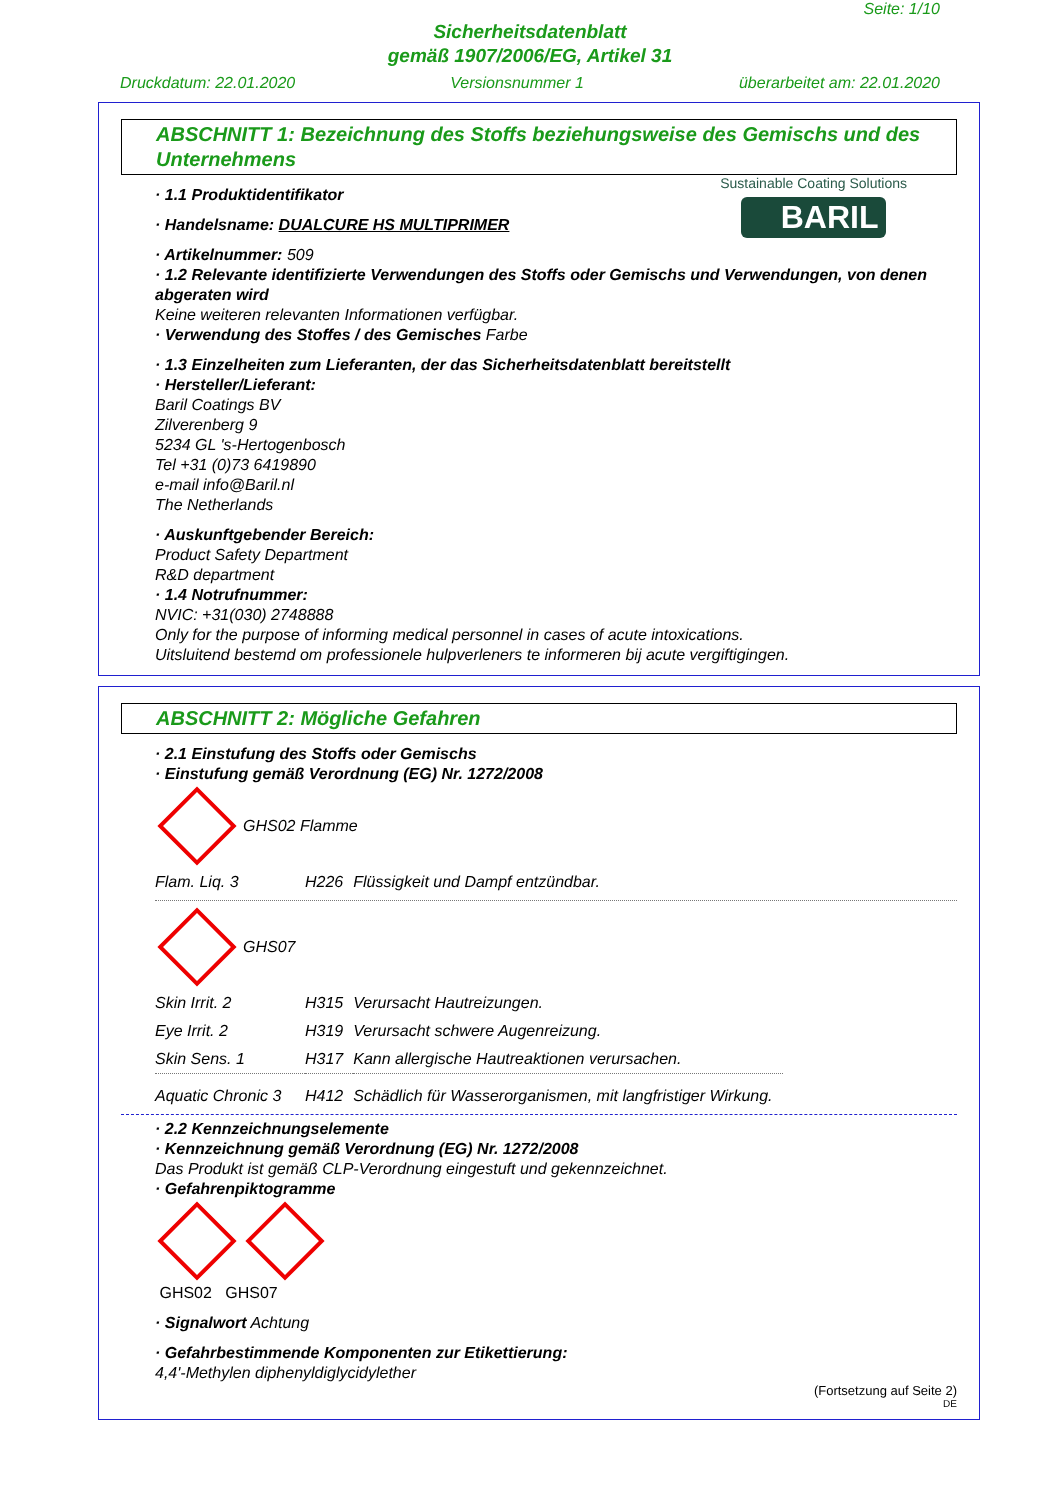Seite: 1/10
Sicherheitsdatenblatt
gemäß 1907/2006/EG, Artikel 31
Druckdatum: 22.01.2020 Versionsnummer 1 überarbeitet am: 22.01.2020
ABSCHNITT 1: Bezeichnung des Stoffs beziehungsweise des Gemischs und des Unternehmens
Sustainable Coating Solutions
BARIL
· 1.1 Produktidentifikator
· Handelsname: DUALCURE HS MULTIPRIMER
· Artikelnummer: 509
· 1.2 Relevante identifizierte Verwendungen des Stoffs oder Gemischs und Verwendungen, von denen abgeraten wird
Keine weiteren relevanten Informationen verfügbar.
· Verwendung des Stoffes / des Gemisches Farbe
· 1.3 Einzelheiten zum Lieferanten, der das Sicherheitsdatenblatt bereitstellt
· Hersteller/Lieferant:
Baril Coatings BV
Zilverenberg 9
5234 GL 's-Hertogenbosch
Tel +31 (0)73 6419890
e-mail info@Baril.nl
The Netherlands
· Auskunftgebender Bereich:
Product Safety Department
R&D department
· 1.4 Notrufnummer:
NVIC: +31(030) 2748888
Only for the purpose of informing medical personnel in cases of acute intoxications.
Uitsluitend bestemd om professionele hulpverleners te informeren bij acute vergiftigingen.
ABSCHNITT 2: Mögliche Gefahren
· 2.1 Einstufung des Stoffs oder Gemischs
· Einstufung gemäß Verordnung (EG) Nr. 1272/2008
GHS02 Flamme
| Flam. Liq. 3 | H226 | Flüssigkeit und Dampf entzündbar. |
GHS07
| Skin Irrit. 2 | H315 | Verursacht Hautreizungen. |
| Eye Irrit. 2 | H319 | Verursacht schwere Augenreizung. |
| Skin Sens. 1 | H317 | Kann allergische Hautreaktionen verursachen. |
| Aquatic Chronic 3 | H412 | Schädlich für Wasserorganismen, mit langfristiger Wirkung. |
· 2.2 Kennzeichnungselemente
· Kennzeichnung gemäß Verordnung (EG) Nr. 1272/2008
Das Produkt ist gemäß CLP-Verordnung eingestuft und gekennzeichnet.
· Gefahrenpiktogramme
GHS02 GHS07
· Signalwort Achtung
· Gefahrbestimmende Komponenten zur Etikettierung:
4,4'-Methylen diphenyldiglycidylether
(Fortsetzung auf Seite 2)
DE